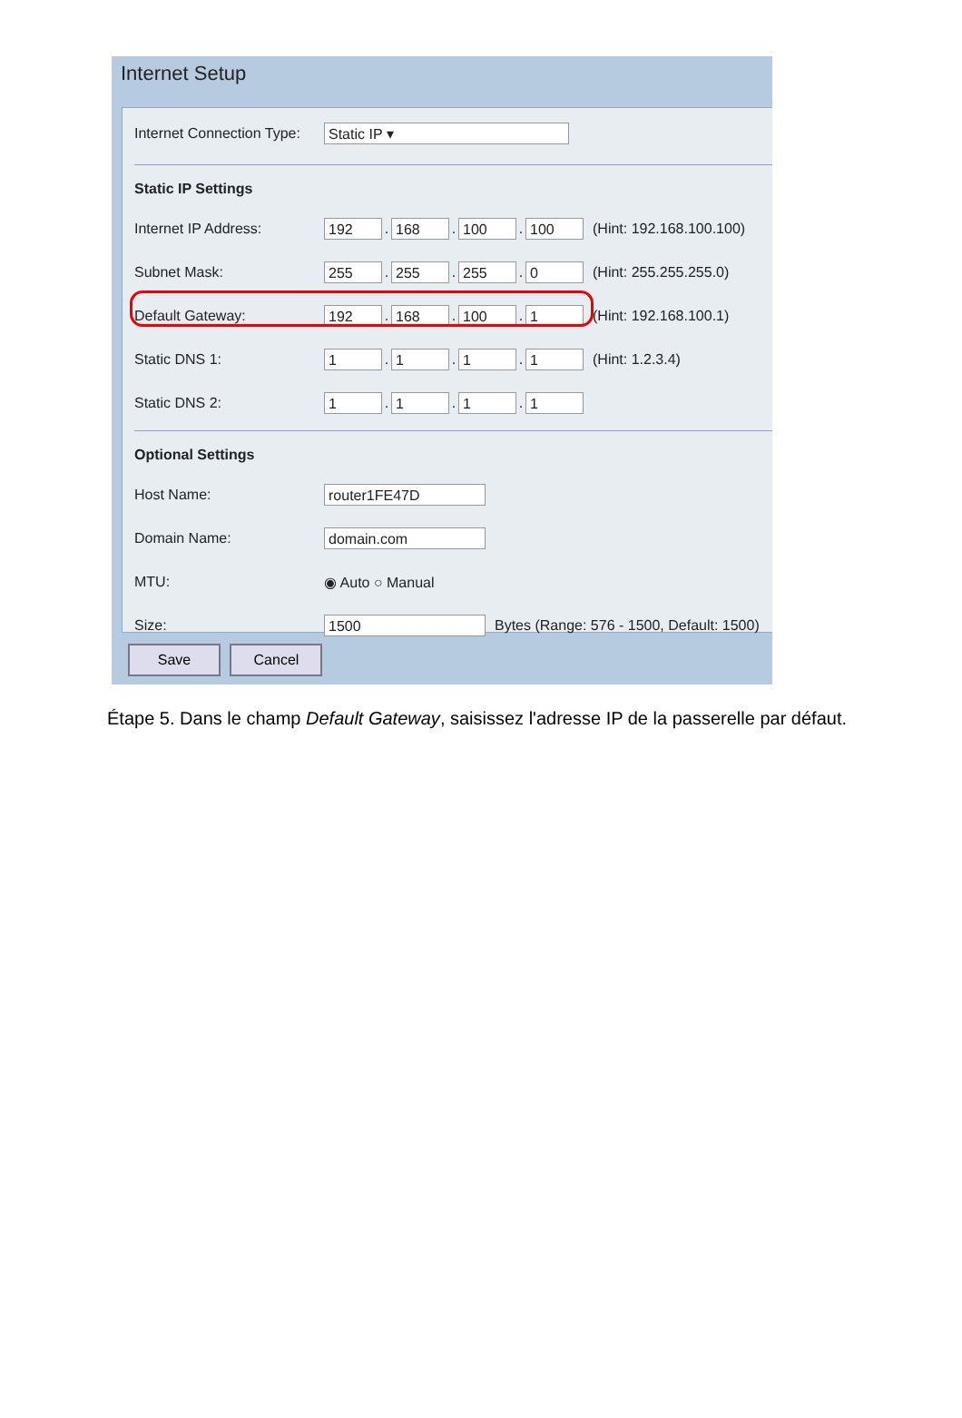Internet Setup
Internet Connection Type: Static IP ▾
Static IP Settings
Internet IP Address: 192. 168. 100. 100 (Hint: 192.168.100.100)
Subnet Mask: 255. 255. 255. 0 (Hint: 255.255.255.0)
Default Gateway: 192. 168. 100. 1 (Hint: 192.168.100.1)
Static DNS 1: 1. 1. 1. 1 (Hint: 1.2.3.4)
Static DNS 2: 1. 1. 1. 1
Optional Settings
Host Name: router1FE47D
Domain Name: domain.com
MTU: ◉ Auto ○ Manual
Size: 1500 Bytes (Range: 576 - 1500, Default: 1500)
Save Cancel
Étape 5. Dans le champ Default Gateway, saisissez l'adresse IP de la passerelle par défaut.